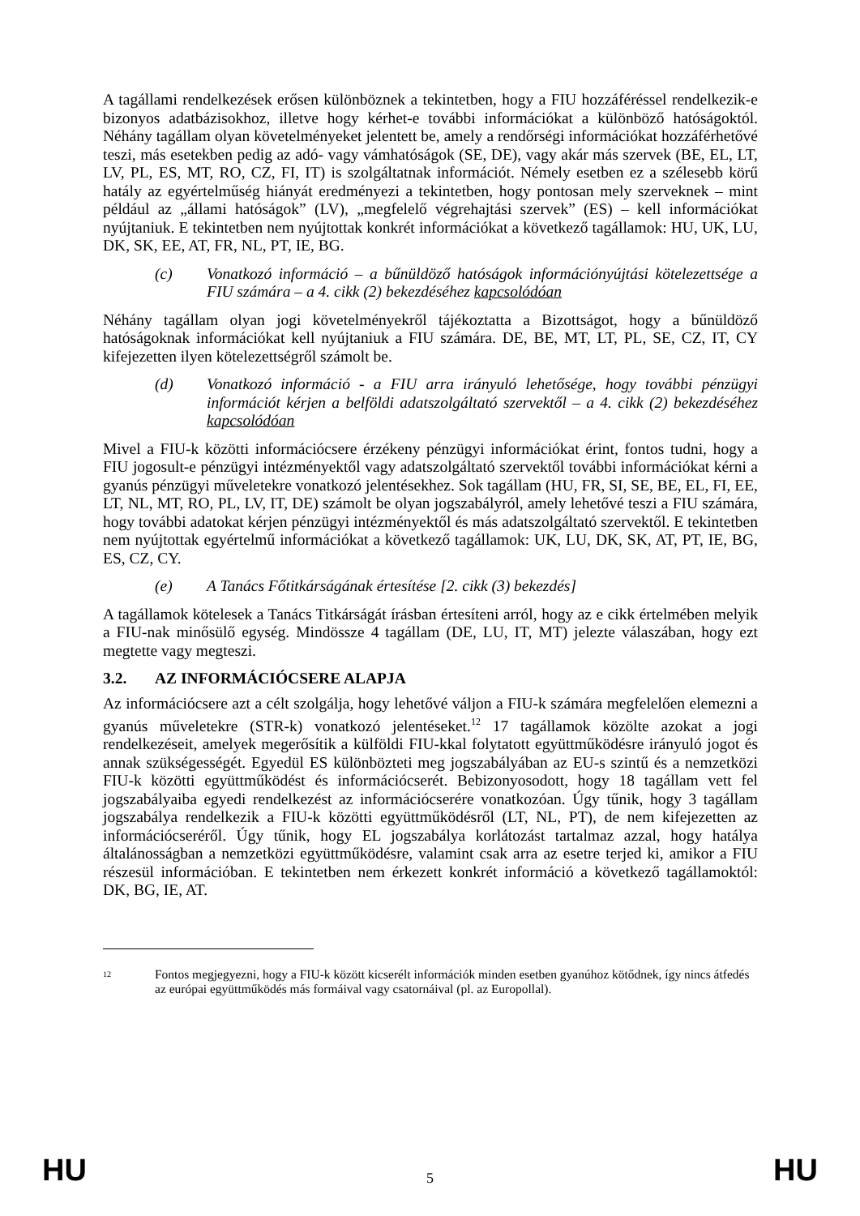A tagállami rendelkezések erősen különböznek a tekintetben, hogy a FIU hozzáféréssel rendelkezik-e bizonyos adatbázisokhoz, illetve hogy kérhet-e további információkat a különböző hatóságoktól. Néhány tagállam olyan követelményeket jelentett be, amely a rendőrségi információkat hozzáférhetővé teszi, más esetekben pedig az adó- vagy vámhatóságok (SE, DE), vagy akár más szervek (BE, EL, LT, LV, PL, ES, MT, RO, CZ, FI, IT) is szolgáltatnak információt. Némely esetben ez a szélesebb körű hatály az egyértelműség hiányát eredményezi a tekintetben, hogy pontosan mely szerveknek – mint például az „állami hatóságok” (LV), „megfelelő végrehajtási szervek” (ES) – kell információkat nyújtaniuk. E tekintetben nem nyújtottak konkrét információkat a következő tagállamok: HU, UK, LU, DK, SK, EE, AT, FR, NL, PT, IE, BG.
(c) Vonatkozó információ – a bűnüldöző hatóságok információnyújtási kötelezettsége a FIU számára – a 4. cikk (2) bekezdéséhez kapcsolódóan
Néhány tagállam olyan jogi követelményekről tájékoztatta a Bizottságot, hogy a bűnüldöző hatóságoknak információkat kell nyújtaniuk a FIU számára. DE, BE, MT, LT, PL, SE, CZ, IT, CY kifejezetten ilyen kötelezettségről számolt be.
(d) Vonatkozó információ - a FIU arra irányuló lehetősége, hogy további pénzügyi információt kérjen a belföldi adatszolgáltató szervektől – a 4. cikk (2) bekezdéséhez kapcsolódóan
Mivel a FIU-k közötti információcsere érzékeny pénzügyi információkat érint, fontos tudni, hogy a FIU jogosult-e pénzügyi intézményektől vagy adatszolgáltató szervektől további információkat kérni a gyanús pénzügyi műveletekre vonatkozó jelentésekhez. Sok tagállam (HU, FR, SI, SE, BE, EL, FI, EE, LT, NL, MT, RO, PL, LV, IT, DE) számolt be olyan jogszabályról, amely lehetővé teszi a FIU számára, hogy további adatokat kérjen pénzügyi intézményektől és más adatszolgáltató szervektől. E tekintetben nem nyújtottak egyértelmű információkat a következő tagállamok: UK, LU, DK, SK, AT, PT, IE, BG, ES, CZ, CY.
(e) A Tanács Főtitkárságának értesítése [2. cikk (3) bekezdés]
A tagállamok kötelesek a Tanács Titkárságát írásban értesíteni arról, hogy az e cikk értelmében melyik a FIU-nak minősülő egység. Mindössze 4 tagállam (DE, LU, IT, MT) jelezte válaszában, hogy ezt megtette vagy megteszi.
3.2. AZ INFORMÁCIÓCSERE ALAPJA
Az információcsere azt a célt szolgálja, hogy lehetővé váljon a FIU-k számára megfelelően elemezni a gyanús műveletekre (STR-k) vonatkozó jelentéseket.<sup>12</sup> 17 tagállamok közölte azokat a jogi rendelkezéseit, amelyek megerősítik a külföldi FIU-kkal folytatott együttműködésre irányuló jogot és annak szükségességét. Egyedül ES különbözteti meg jogszabályában az EU-s szintű és a nemzetközi FIU-k közötti együttműködést és információcserét. Bebizonyosodott, hogy 18 tagállam vett fel jogszabályaiba egyedi rendelkezést az információcserére vonatkozóan. Úgy tűnik, hogy 3 tagállam jogszabálya rendelkezik a FIU-k közötti együttműködésről (LT, NL, PT), de nem kifejezetten az információcseréről. Úgy tűnik, hogy EL jogszabálya korlátozást tartalmaz azzal, hogy hatálya általánosságban a nemzetközi együttműködésre, valamint csak arra az esetre terjed ki, amikor a FIU részesül információban. E tekintetben nem érkezett konkrét információ a következő tagállamoktól: DK, BG, IE, AT.
<sup>12</sup> Fontos megjegyezni, hogy a FIU-k között kicserélt információk minden esetben gyanúhoz kötődnek, így nincs átfedés az európai együttműködés más formáival vagy csatornáival (pl. az Europollal).
HU 5 HU